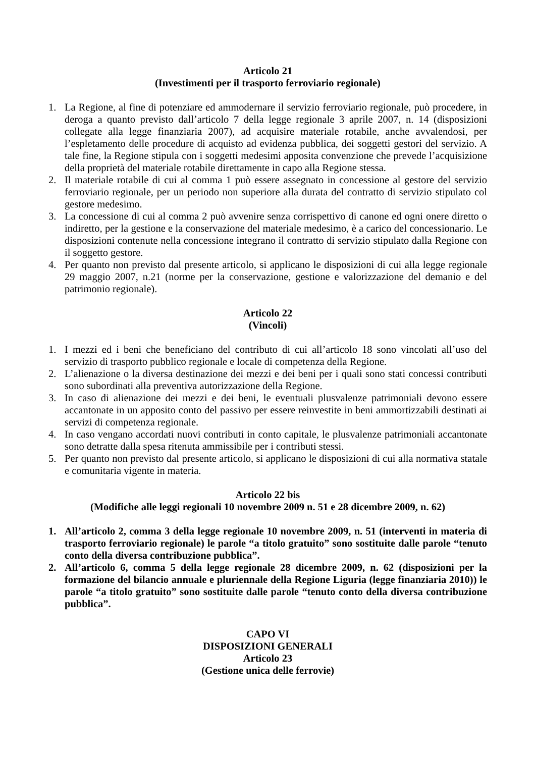Articolo 21
(Investimenti per il trasporto ferroviario regionale)
1. La Regione, al fine di potenziare ed ammodernare il servizio ferroviario regionale, può procedere, in deroga a quanto previsto dall’articolo 7 della legge regionale 3 aprile 2007, n. 14 (disposizioni collegate alla legge finanziaria 2007), ad acquisire materiale rotabile, anche avvalendosi, per l’espletamento delle procedure di acquisto ad evidenza pubblica, dei soggetti gestori del servizio. A tale fine, la Regione stipula con i soggetti medesimi apposita convenzione che prevede l’acquisizione della proprietà del materiale rotabile direttamente in capo alla Regione stessa.
2. Il materiale rotabile di cui al comma 1 può essere assegnato in concessione al gestore del servizio ferroviario regionale, per un periodo non superiore alla durata del contratto di servizio stipulato col gestore medesimo.
3. La concessione di cui al comma 2 può avvenire senza corrispettivo di canone ed ogni onere diretto o indiretto, per la gestione e la conservazione del materiale medesimo, è a carico del concessionario. Le disposizioni contenute nella concessione integrano il contratto di servizio stipulato dalla Regione con il soggetto gestore.
4. Per quanto non previsto dal presente articolo, si applicano le disposizioni di cui alla legge regionale 29 maggio 2007, n.21 (norme per la conservazione, gestione e valorizzazione del demanio e del patrimonio regionale).
Articolo 22
(Vincoli)
1. I mezzi ed i beni che beneficiano del contributo di cui all’articolo 18 sono vincolati all’uso del servizio di trasporto pubblico regionale e locale di competenza della Regione.
2. L’alienazione o la diversa destinazione dei mezzi e dei beni per i quali sono stati concessi contributi sono subordinati alla preventiva autorizzazione della Regione.
3. In caso di alienazione dei mezzi e dei beni, le eventuali plusvalenze patrimoniali devono essere accantonate in un apposito conto del passivo per essere reinvestite in beni ammortizzabili destinati ai servizi di competenza regionale.
4. In caso vengano accordati nuovi contributi in conto capitale, le plusvalenze patrimoniali accantonate sono detratte dalla spesa ritenuta ammissibile per i contributi stessi.
5. Per quanto non previsto dal presente articolo, si applicano le disposizioni di cui alla normativa statale e comunitaria vigente in materia.
Articolo 22 bis
(Modifiche alle leggi regionali 10 novembre 2009 n. 51 e 28 dicembre 2009, n. 62)
1. All’articolo 2, comma 3 della legge regionale 10 novembre 2009, n. 51 (interventi in materia di trasporto ferroviario regionale) le parole “a titolo gratuito” sono sostituite dalle parole “tenuto conto della diversa contribuzione pubblica”.
2. All’articolo 6, comma 5 della legge regionale 28 dicembre 2009, n. 62 (disposizioni per la formazione del bilancio annuale e pluriennale della Regione Liguria (legge finanziaria 2010)) le parole “a titolo gratuito” sono sostituite dalle parole “tenuto conto della diversa contribuzione pubblica”.
CAPO VI
DISPOSIZIONI GENERALI
Articolo 23
(Gestione unica delle ferrovie)